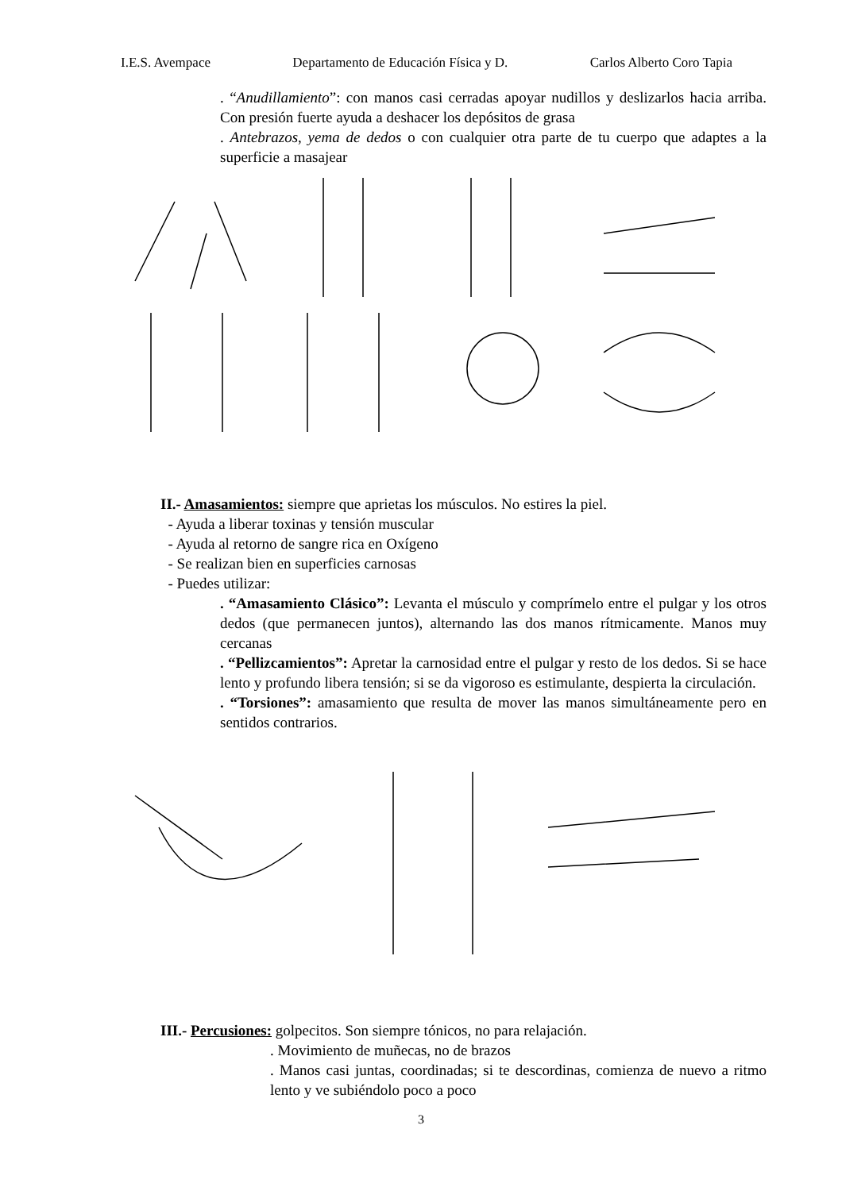I.E.S. Avempace Departamento de Educación Física y D. Carlos Alberto Coro Tapia
. “Anudillamiento”: con manos casi cerradas apoyar nudillos y deslizarlos hacia arriba. Con presión fuerte ayuda a deshacer los depósitos de grasa
. Antebrazos, yema de dedos o con cualquier otra parte de tu cuerpo que adaptes a la superficie a masajear
II.- Amasamientos: siempre que aprietas los músculos. No estires la piel.
- Ayuda a liberar toxinas y tensión muscular
- Ayuda al retorno de sangre rica en Oxígeno
- Se realizan bien en superficies carnosas
- Puedes utilizar:
. “Amasamiento Clásico”: Levanta el músculo y comprímelo entre el pulgar y los otros dedos (que permanecen juntos), alternando las dos manos rítmicamente. Manos muy cercanas
. “Pellizcamientos”: Apretar la carnosidad entre el pulgar y resto de los dedos. Si se hace lento y profundo libera tensión; si se da vigoroso es estimulante, despierta la circulación.
. “Torsiones”: amasamiento que resulta de mover las manos simultáneamente pero en sentidos contrarios.
III.- Percusiones: golpecitos. Son siempre tónicos, no para relajación.
. Movimiento de muñecas, no de brazos
. Manos casi juntas, coordinadas; si te descordinas, comienza de nuevo a ritmo lento y ve subiéndolo poco a poco
3